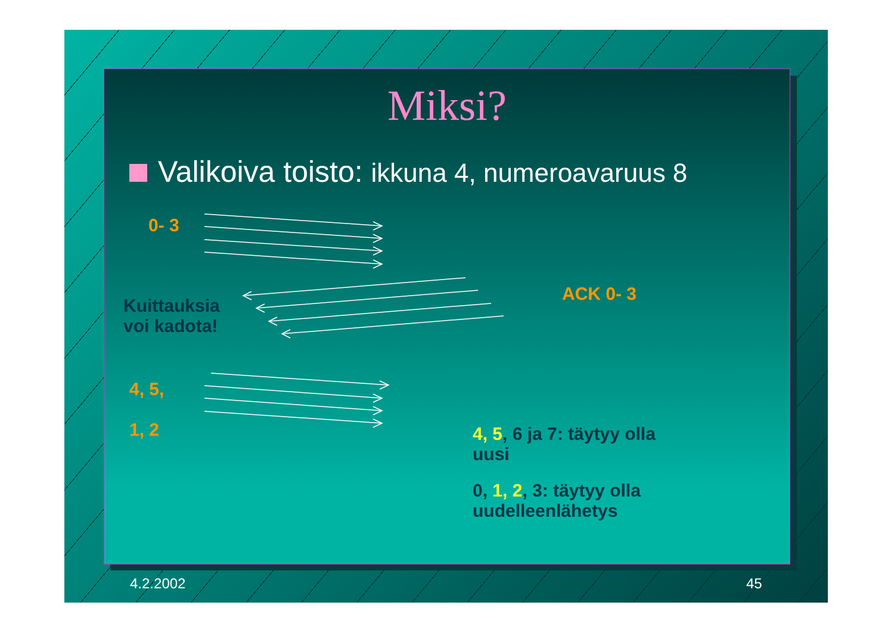Miksi?
Valikoiva toisto: ikkuna 4, numeroavaruus 8
0- 3
ACK 0- 3
Kuittauksia
voi kadota!
4, 5,
1, 2
4, 5, 6 ja 7: täytyy olla
uusi
0, 1, 2, 3: täytyy olla
uudelleenlähetys
4.2.2002 45